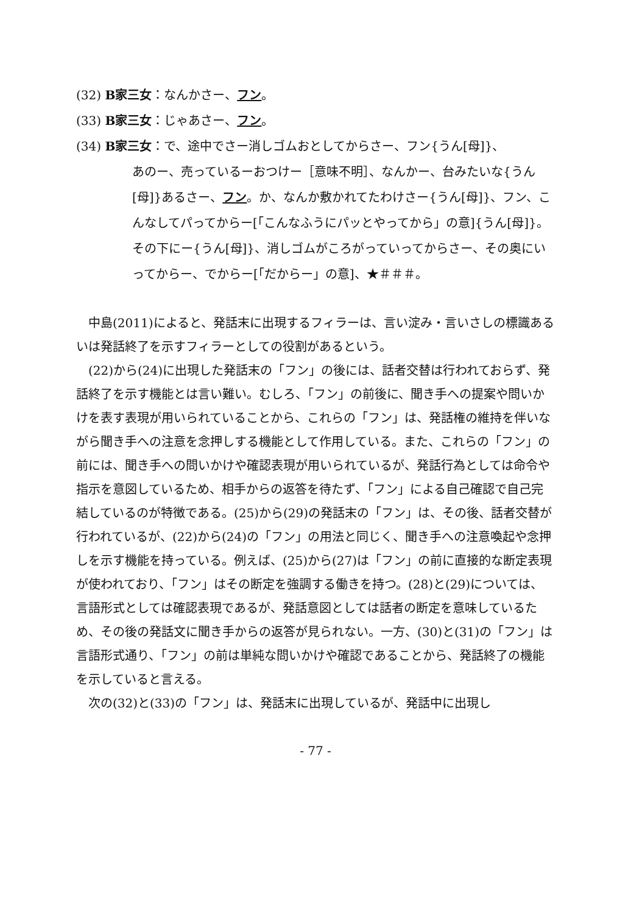(32) B家三女：なんかさー、フン。
(33) B家三女：じゃあさー、フン。
(34) B家三女：で、途中でさー消しゴムおとしてからさー、フン{うん[母]}、
あのー、売っているーおつけー［意味不明］、なんかー、台みたいな{うん[母]}あるさー、フン。か、なんか敷かれてたわけさー{うん[母]}、フン、こんなしてパってからー[「こんなふうにパッとやってから」の意]{うん[母]}。その下にー{うん[母]}、消しゴムがころがっていってからさー、その奥にいってからー、でからー[「だからー」の意]、★＃＃＃。
中島(2011)によると、発話末に出現するフィラーは、言い淀み・言いさしの標識あるいは発話終了を示すフィラーとしての役割があるという。
(22)から(24)に出現した発話末の「フン」の後には、話者交替は行われておらず、発話終了を示す機能とは言い難い。むしろ、「フン」の前後に、聞き手への提案や問いかけを表す表現が用いられていることから、これらの「フン」は、発話権の維持を伴いながら聞き手への注意を念押しする機能として作用している。また、これらの「フン」の前には、聞き手への問いかけや確認表現が用いられているが、発話行為としては命令や指示を意図しているため、相手からの返答を待たず、「フン」による自己確認で自己完結しているのが特徴である。(25)から(29)の発話末の「フン」は、その後、話者交替が行われているが、(22)から(24)の「フン」の用法と同じく、聞き手への注意喚起や念押しを示す機能を持っている。例えば、(25)から(27)は「フン」の前に直接的な断定表現が使われており、「フン」はその断定を強調する働きを持つ。(28)と(29)については、言語形式としては確認表現であるが、発話意図としては話者の断定を意味しているため、その後の発話文に聞き手からの返答が見られない。一方、(30)と(31)の「フン」は言語形式通り、「フン」の前は単純な問いかけや確認であることから、発話終了の機能を示していると言える。
次の(32)と(33)の「フン」は、発話末に出現しているが、発話中に出現し
- 77 -